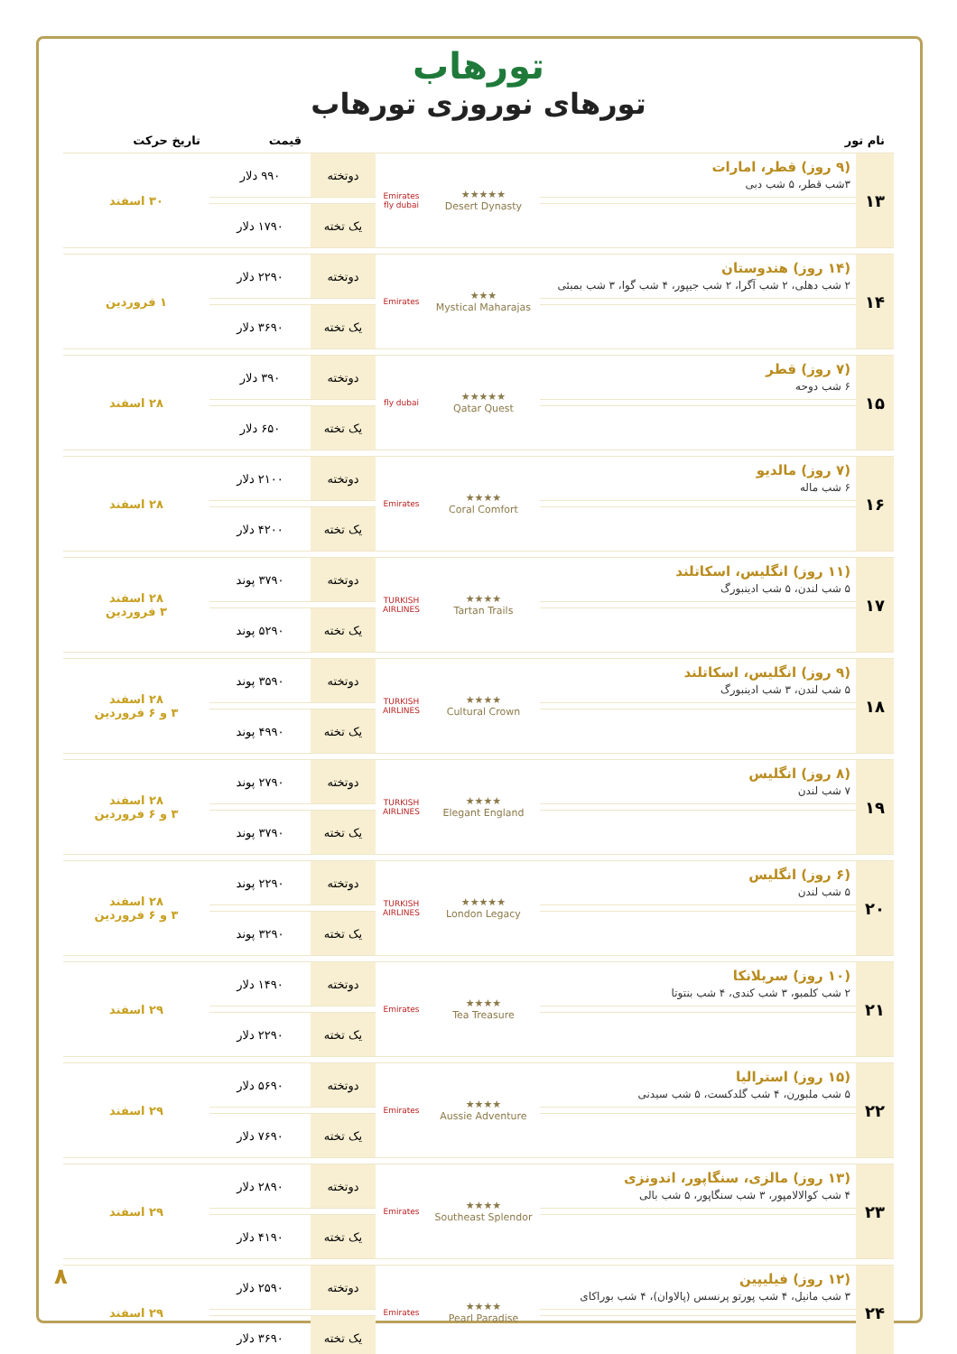تورهاب
تورهای نوروزی تورهاب
| نام تور | | | | | قیمت | تاریخ حرکت |
| --- | --- | --- | --- | --- | --- | --- |
| ۱۳ | (۹ روز) قطر، امارات ۳شب قطر، ۵ شب دبی | ★★★★★ Desert Dynasty | Emirates fly dubai | دوتخته | ۹۹۰ دلار | ۳۰ اسفند |
| | | | | یک تخته | ۱۷۹۰ دلار | |
| ۱۴ | (۱۴ روز) هندوستان ۲ شب دهلی، ۲ شب آگرا، ۲ شب جیپور، ۴ شب گوا، ۳ شب بمبئی | ★★★ Mystical Maharajas | Emirates | دوتخته | ۲۲۹۰ دلار | ۱ فروردین |
| | | | | یک تخته | ۳۶۹۰ دلار | |
| ۱۵ | (۷ روز) قطر ۶ شب دوحه | ★★★★★ Qatar Quest | fly dubai | دوتخته | ۳۹۰ دلار | ۲۸ اسفند |
| | | | | یک تخته | ۶۵۰ دلار | |
| ۱۶ | (۷ روز) مالدیو ۶ شب ماله | ★★★★ Coral Comfort | Emirates | دوتخته | ۲۱۰۰ دلار | ۲۸ اسفند |
| | | | | یک تخته | ۴۲۰۰ دلار | |
| ۱۷ | (۱۱ روز) انگلیس، اسکاتلند ۵ شب لندن، ۵ شب ادینبورگ | ★★★★ Tartan Trails | TURKISH AIRLINES | دوتخته | ۳۷۹۰ پوند | ۲۸ اسفند ۳ فروردین |
| | | | | یک تخته | ۵۲۹۰ پوند | |
| ۱۸ | (۹ روز) انگلیس، اسکاتلند ۵ شب لندن، ۳ شب ادینبورگ | ★★★★ Cultural Crown | TURKISH AIRLINES | دوتخته | ۳۵۹۰ پوند | ۲۸ اسفند ۳ و ۶ فروردین |
| | | | | یک تخته | ۴۹۹۰ پوند | |
| ۱۹ | (۸ روز) انگلیس ۷ شب لندن | ★★★★ Elegant England | TURKISH AIRLINES | دوتخته | ۲۷۹۰ پوند | ۲۸ اسفند ۳ و ۶ فروردین |
| | | | | یک تخته | ۳۷۹۰ پوند | |
| ۲۰ | (۶ روز) انگلیس ۵ شب لندن | ★★★★★ London Legacy | TURKISH AIRLINES | دوتخته | ۲۲۹۰ پوند | ۲۸ اسفند ۳ و ۶ فروردین |
| | | | | یک تخته | ۳۲۹۰ پوند | |
| ۲۱ | (۱۰ روز) سریلانکا ۲ شب کلمبو، ۳ شب کندی، ۴ شب بنتوتا | ★★★★ Tea Treasure | Emirates | دوتخته | ۱۴۹۰ دلار | ۲۹ اسفند |
| | | | | یک تخته | ۲۲۹۰ دلار | |
| ۲۲ | (۱۵ روز) استرالیا ۵ شب ملبورن، ۴ شب گلدکست، ۵ شب سیدنی | ★★★★ Aussie Adventure | Emirates | دوتخته | ۵۶۹۰ دلار | ۲۹ اسفند |
| | | | | یک تخته | ۷۶۹۰ دلار | |
| ۲۳ | (۱۳ روز) مالزی، سنگاپور، اندونزی ۴ شب کوالالامپور، ۳ شب سنگاپور، ۵ شب بالی | ★★★★ Southeast Splendor | Emirates | دوتخته | ۲۸۹۰ دلار | ۲۹ اسفند |
| | | | | یک تخته | ۴۱۹۰ دلار | |
| ۲۴ | (۱۲ روز) فیلیپین ۳ شب مانیل، ۴ شب پورتو پرنسس (پالاوان)، ۴ شب بوراکای | ★★★★ Pearl Paradise | Emirates | دوتخته | ۲۵۹۰ دلار | ۲۹ اسفند |
| | | | | یک تخته | ۳۶۹۰ دلار | |
۸